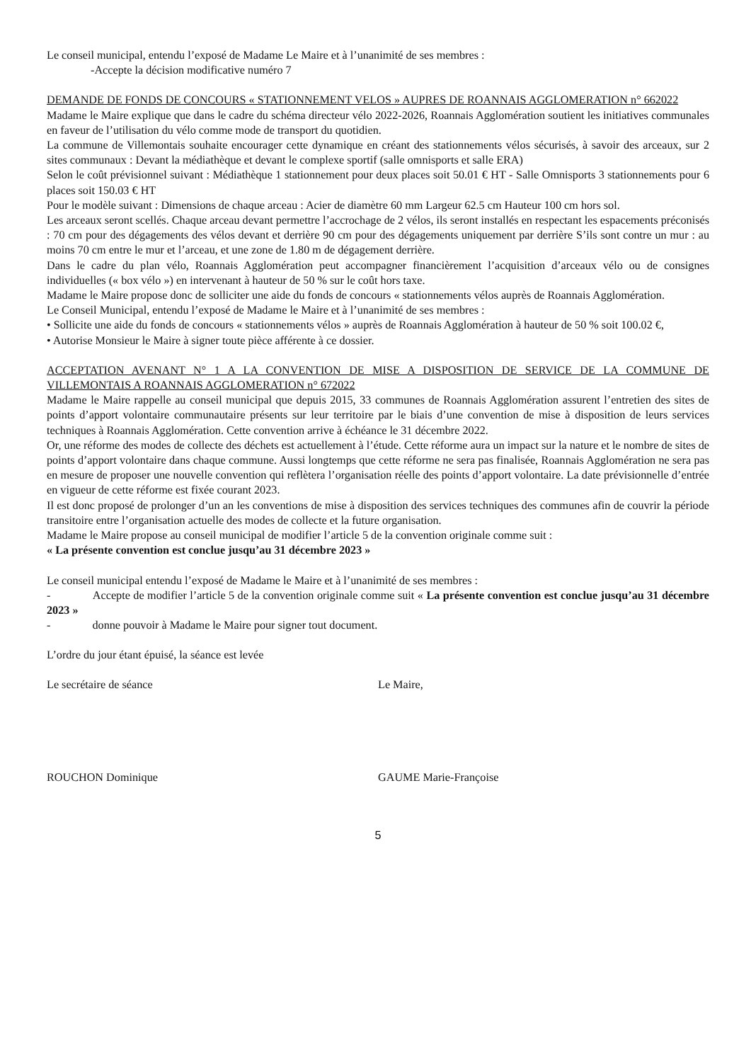Le conseil municipal, entendu l’exposé de Madame Le Maire et à l’unanimité de ses membres :
-Accepte la décision modificative numéro 7
DEMANDE DE FONDS DE CONCOURS « STATIONNEMENT VELOS » AUPRES DE ROANNAIS AGGLOMERATION n° 662022
Madame le Maire explique que dans le cadre du schéma directeur vélo 2022-2026, Roannais Agglomération soutient les initiatives communales en faveur de l’utilisation du vélo comme mode de transport du quotidien.
La commune de Villemontais souhaite encourager cette dynamique en créant des stationnements vélos sécurisés, à savoir des arceaux, sur 2 sites communaux : Devant la médiathèque et devant le complexe sportif (salle omnisports et salle ERA)
Selon le coût prévisionnel suivant : Médiathèque 1 stationnement pour deux places soit 50.01 € HT - Salle Omnisports 3 stationnements pour 6 places soit 150.03 € HT
Pour le modèle suivant : Dimensions de chaque arceau : Acier de diamètre 60 mm Largeur 62.5 cm Hauteur 100 cm hors sol.
Les arceaux seront scellés. Chaque arceau devant permettre l’accrochage de 2 vélos, ils seront installés en respectant les espacements préconisés : 70 cm pour des dégagements des vélos devant et derrière 90 cm pour des dégagements uniquement par derrière S’ils sont contre un mur : au moins 70 cm entre le mur et l’arceau, et une zone de 1.80 m de dégagement derrière.
Dans le cadre du plan vélo, Roannais Agglomération peut accompagner financièrement l’acquisition d’arceaux vélo ou de consignes individuelles (« box vélo ») en intervenant à hauteur de 50 % sur le coût hors taxe.
Madame le Maire propose donc de solliciter une aide du fonds de concours « stationnements vélos auprès de Roannais Agglomération.
Le Conseil Municipal, entendu l’exposé de Madame le Maire et à l’unanimité de ses membres :
• Sollicite une aide du fonds de concours « stationnements vélos » auprès de Roannais Agglomération à hauteur de 50 % soit 100.02 €,
• Autorise Monsieur le Maire à signer toute pièce afférente à ce dossier.
ACCEPTATION AVENANT N° 1 A LA CONVENTION DE MISE A DISPOSITION DE SERVICE DE LA COMMUNE DE VILLEMONTAIS A ROANNAIS AGGLOMERATION n° 672022
Madame le Maire rappelle au conseil municipal que depuis 2015, 33 communes de Roannais Agglomération assurent l’entretien des sites de points d’apport volontaire communautaire présents sur leur territoire par le biais d’une convention de mise à disposition de leurs services techniques à Roannais Agglomération. Cette convention arrive à échéance le 31 décembre 2022.
Or, une réforme des modes de collecte des déchets est actuellement à l’étude. Cette réforme aura un impact sur la nature et le nombre de sites de points d’apport volontaire dans chaque commune. Aussi longtemps que cette réforme ne sera pas finalisée, Roannais Agglomération ne sera pas en mesure de proposer une nouvelle convention qui reflètera l’organisation réelle des points d’apport volontaire. La date prévisionnelle d’entrée en vigueur de cette réforme est fixée courant 2023.
Il est donc proposé de prolonger d’un an les conventions de mise à disposition des services techniques des communes afin de couvrir la période transitoire entre l’organisation actuelle des modes de collecte et la future organisation.
Madame le Maire propose au conseil municipal de modifier l’article 5 de la convention originale comme suit :
« La présente convention est conclue jusqu’au 31 décembre 2023 »
Le conseil municipal entendu l’exposé de Madame le Maire et à l’unanimité de ses membres :
- Accepte de modifier l’article 5 de la convention originale comme suit « La présente convention est conclue jusqu’au 31 décembre 2023 »
- donne pouvoir à Madame le Maire pour signer tout document.
L’ordre du jour étant épuisé, la séance est levée
Le secrétaire de séance Le Maire,
ROUCHON Dominique GAUME Marie-Françoise
5